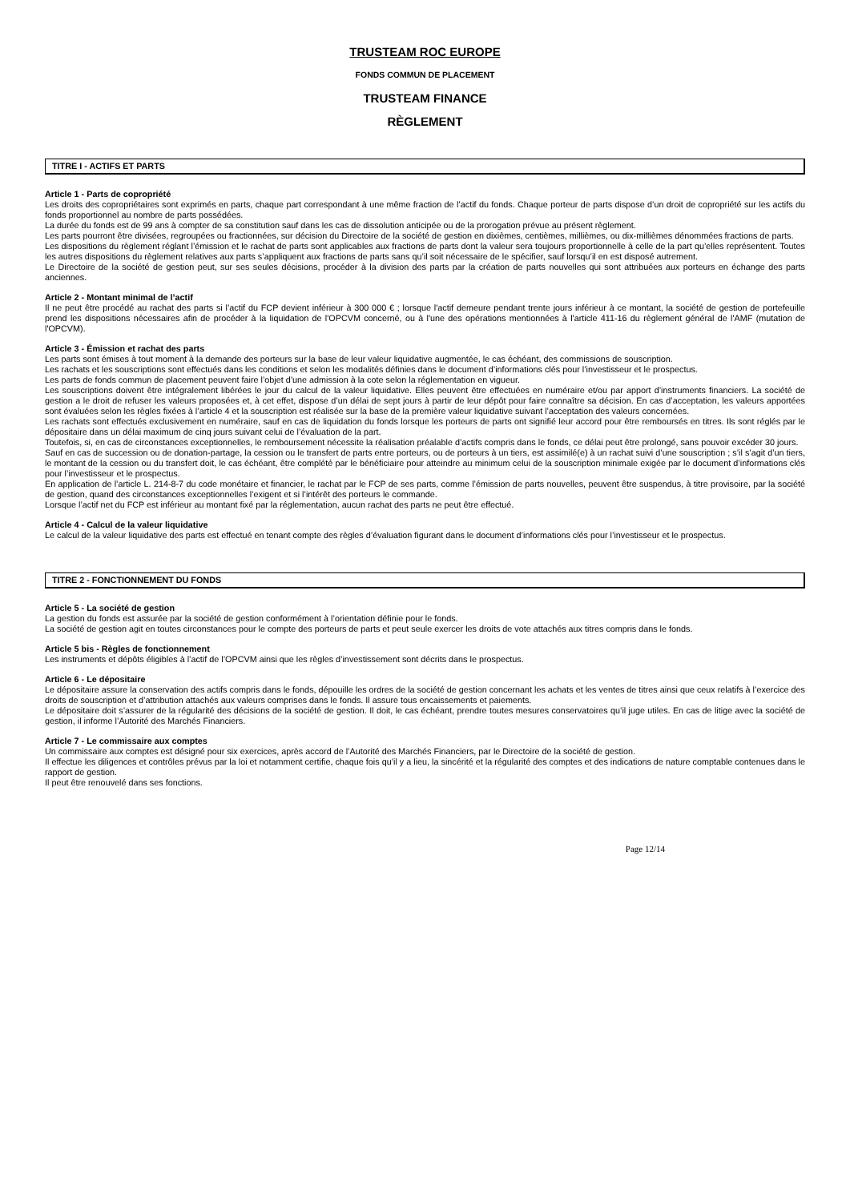TRUSTEAM ROC EUROPE
FONDS COMMUN DE PLACEMENT
TRUSTEAM FINANCE
RÈGLEMENT
TITRE I - ACTIFS ET PARTS
Article 1 - Parts de copropriété
Les droits des copropriétaires sont exprimés en parts, chaque part correspondant à une même fraction de l’actif du fonds. Chaque porteur de parts dispose d’un droit de copropriété sur les actifs du fonds proportionnel au nombre de parts possédées.
La durée du fonds est de 99 ans à compter de sa constitution sauf dans les cas de dissolution anticipée ou de la prorogation prévue au présent règlement.
Les parts pourront être divisées, regroupées ou fractionnées, sur décision du Directoire de la société de gestion en dixièmes, centièmes, millièmes, ou dix-millièmes dénommées fractions de parts.
Les dispositions du règlement réglant l’émission et le rachat de parts sont applicables aux fractions de parts dont la valeur sera toujours proportionnelle à celle de la part qu’elles représentent. Toutes les autres dispositions du règlement relatives aux parts s’appliquent aux fractions de parts sans qu’il soit nécessaire de le spécifier, sauf lorsqu’il en est disposé autrement.
Le Directoire de la société de gestion peut, sur ses seules décisions, procéder à la division des parts par la création de parts nouvelles qui sont attribuées aux porteurs en échange des parts anciennes.
Article 2 - Montant minimal de l’actif
Il ne peut être procédé au rachat des parts si l’actif du FCP devient inférieur à 300 000 € ; lorsque l'actif demeure pendant trente jours inférieur à ce montant, la société de gestion de portefeuille prend les dispositions nécessaires afin de procéder à la liquidation de l'OPCVM concerné, ou à l'une des opérations mentionnées à l'article 411-16 du règlement général de l'AMF (mutation de l'OPCVM).
Article 3 - Émission et rachat des parts
Les parts sont émises à tout moment à la demande des porteurs sur la base de leur valeur liquidative augmentée, le cas échéant, des commissions de souscription.
Les rachats et les souscriptions sont effectués dans les conditions et selon les modalités définies dans le document d’informations clés pour l’investisseur et le prospectus.
Les parts de fonds commun de placement peuvent faire l’objet d’une admission à la cote selon la réglementation en vigueur.
Les souscriptions doivent être intégralement libérées le jour du calcul de la valeur liquidative. Elles peuvent être effectuées en numéraire et/ou par apport d’instruments financiers. La société de gestion a le droit de refuser les valeurs proposées et, à cet effet, dispose d’un délai de sept jours à partir de leur dépôt pour faire connaître sa décision. En cas d’acceptation, les valeurs apportées sont évaluées selon les règles fixées à l’article 4 et la souscription est réalisée sur la base de la première valeur liquidative suivant l’acceptation des valeurs concernées.
Les rachats sont effectués exclusivement en numéraire, sauf en cas de liquidation du fonds lorsque les porteurs de parts ont signifié leur accord pour être remboursés en titres. Ils sont réglés par le dépositaire dans un délai maximum de cinq jours suivant celui de l’évaluation de la part.
Toutefois, si, en cas de circonstances exceptionnelles, le remboursement nécessite la réalisation préalable d’actifs compris dans le fonds, ce délai peut être prolongé, sans pouvoir excéder 30 jours.
Sauf en cas de succession ou de donation-partage, la cession ou le transfert de parts entre porteurs, ou de porteurs à un tiers, est assimilé(e) à un rachat suivi d’une souscription ; s’il s’agit d’un tiers, le montant de la cession ou du transfert doit, le cas échéant, être complété par le bénéficiaire pour atteindre au minimum celui de la souscription minimale exigée par le document d’informations clés pour l’investisseur et le prospectus.
En application de l’article L. 214-8-7 du code monétaire et financier, le rachat par le FCP de ses parts, comme l’émission de parts nouvelles, peuvent être suspendus, à titre provisoire, par la société de gestion, quand des circonstances exceptionnelles l’exigent et si l’intérêt des porteurs le commande.
Lorsque l’actif net du FCP est inférieur au montant fixé par la réglementation, aucun rachat des parts ne peut être effectué.
Article 4 - Calcul de la valeur liquidative
Le calcul de la valeur liquidative des parts est effectué en tenant compte des règles d’évaluation figurant dans le document d’informations clés pour l’investisseur et le prospectus.
TITRE 2 - FONCTIONNEMENT DU FONDS
Article 5 - La société de gestion
La gestion du fonds est assurée par la société de gestion conformément à l’orientation définie pour le fonds.
La société de gestion agit en toutes circonstances pour le compte des porteurs de parts et peut seule exercer les droits de vote attachés aux titres compris dans le fonds.
Article 5 bis - Règles de fonctionnement
Les instruments et dépôts éligibles à l’actif de l’OPCVM ainsi que les règles d’investissement sont décrits dans le prospectus.
Article 6 - Le dépositaire
Le dépositaire assure la conservation des actifs compris dans le fonds, dépouille les ordres de la société de gestion concernant les achats et les ventes de titres ainsi que ceux relatifs à l’exercice des droits de souscription et d’attribution attachés aux valeurs comprises dans le fonds. Il assure tous encaissements et paiements.
Le dépositaire doit s’assurer de la régularité des décisions de la société de gestion. Il doit, le cas échéant, prendre toutes mesures conservatoires qu’il juge utiles. En cas de litige avec la société de gestion, il informe l’Autorité des Marchés Financiers.
Article 7 - Le commissaire aux comptes
Un commissaire aux comptes est désigné pour six exercices, après accord de l’Autorité des Marchés Financiers, par le Directoire de la société de gestion.
Il effectue les diligences et contrôles prévus par la loi et notamment certifie, chaque fois qu’il y a lieu, la sincérité et la régularité des comptes et des indications de nature comptable contenues dans le rapport de gestion.
Il peut être renouvelé dans ses fonctions.
Page 12/14